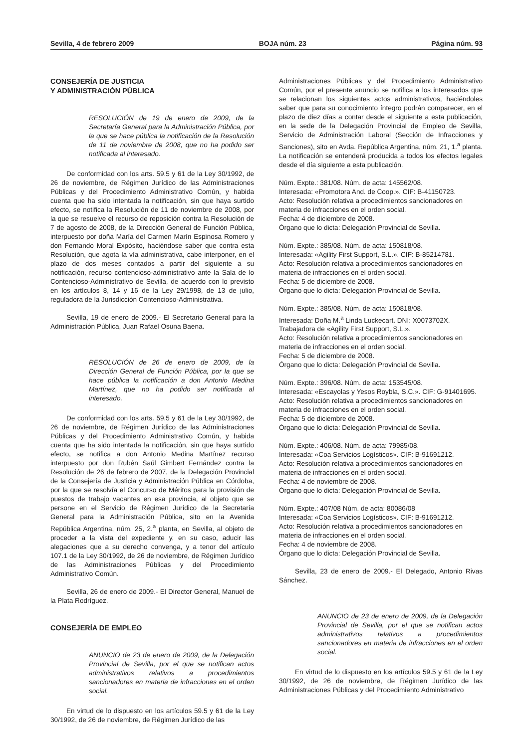Sevilla, 4 de febrero 2009 BOJA núm. 23 Página núm. 93
CONSEJERÍA DE JUSTICIA
Y ADMINISTRACIÓN PÚBLICA
RESOLUCIÓN de 19 de enero de 2009, de la Secretaría General para la Administración Pública, por la que se hace pública la notificación de la Resolución de 11 de noviembre de 2008, que no ha podido ser notificada al interesado.
De conformidad con los arts. 59.5 y 61 de la Ley 30/1992, de 26 de noviembre, de Régimen Jurídico de las Administraciones Públicas y del Procedimiento Administrativo Común, y habida cuenta que ha sido intentada la notificación, sin que haya surtido efecto, se notifica la Resolución de 11 de noviembre de 2008, por la que se resuelve el recurso de reposición contra la Resolución de 7 de agosto de 2008, de la Dirección General de Función Pública, interpuesto por doña María del Carmen Marín Espinosa Romero y don Fernando Moral Expósito, haciéndose saber que contra esta Resolución, que agota la vía administrativa, cabe interponer, en el plazo de dos meses contados a partir del siguiente a su notificación, recurso contencioso-administrativo ante la Sala de lo Contencioso-Administrativo de Sevilla, de acuerdo con lo previsto en los artículos 8, 14 y 16 de la Ley 29/1998, de 13 de julio, reguladora de la Jurisdicción Contencioso-Administrativa.
Sevilla, 19 de enero de 2009.- El Secretario General para la Administración Pública, Juan Rafael Osuna Baena.
RESOLUCIÓN de 26 de enero de 2009, de la Dirección General de Función Pública, por la que se hace pública la notificación a don Antonio Medina Martínez, que no ha podido ser notificada al interesado.
De conformidad con los arts. 59.5 y 61 de la Ley 30/1992, de 26 de noviembre, de Régimen Jurídico de las Administraciones Públicas y del Procedimiento Administrativo Común, y habida cuenta que ha sido intentada la notificación, sin que haya surtido efecto, se notifica a don Antonio Medina Martínez recurso interpuesto por don Rubén Saúl Gimbert Fernández contra la Resolución de 26 de febrero de 2007, de la Delegación Provincial de la Consejería de Justicia y Administración Pública en Córdoba, por la que se resolvía el Concurso de Méritos para la provisión de puestos de trabajo vacantes en esa provincia, al objeto que se persone en el Servicio de Régimen Jurídico de la Secretaría General para la Administración Pública, sito en la Avenida República Argentina, núm. 25, 2.<sup>a</sup> planta, en Sevilla, al objeto de proceder a la vista del expediente y, en su caso, aducir las alegaciones que a su derecho convenga, y a tenor del artículo 107.1 de la Ley 30/1992, de 26 de noviembre, de Régimen Jurídico de las Administraciones Públicas y del Procedimiento Administrativo Común.
Sevilla, 26 de enero de 2009.- El Director General, Manuel de la Plata Rodríguez.
CONSEJERÍA DE EMPLEO
ANUNCIO de 23 de enero de 2009, de la Delegación Provincial de Sevilla, por el que se notifican actos administrativos relativos a procedimientos sancionadores en materia de infracciones en el orden social.
En virtud de lo dispuesto en los artículos 59.5 y 61 de la Ley 30/1992, de 26 de noviembre, de Régimen Jurídico de las
Administraciones Públicas y del Procedimiento Administrativo Común, por el presente anuncio se notifica a los interesados que se relacionan los siguientes actos administrativos, haciéndoles saber que para su conocimiento íntegro podrán comparecer, en el plazo de diez días a contar desde el siguiente a esta publicación, en la sede de la Delegación Provincial de Empleo de Sevilla, Servicio de Administración Laboral (Sección de Infracciones y Sanciones), sito en Avda. República Argentina, núm. 21, 1.<sup>a</sup> planta. La notificación se entenderá producida a todos los efectos legales desde el día siguiente a esta publicación.
Núm. Expte.: 381/08. Núm. de acta: 145562/08.
Interesada: «Promotora And. de Coop.». CIF: B-41150723.
Acto: Resolución relativa a procedimientos sancionadores en materia de infracciones en el orden social.
Fecha: 4 de diciembre de 2008.
Órgano que lo dicta: Delegación Provincial de Sevilla.
Núm. Expte.: 385/08. Núm. de acta: 150818/08.
Interesada: «Agility First Support, S.L.». CIF: B-85214781.
Acto: Resolución relativa a procedimientos sancionadores en materia de infracciones en el orden social.
Fecha: 5 de diciembre de 2008.
Órgano que lo dicta: Delegación Provincial de Sevilla.
Núm. Expte.: 385/08. Núm. de acta: 150818/08.
Interesada: Doña M.<sup>a</sup> Linda Luckecart. DNI: X0073702X.
Trabajadora de «Agility First Support, S.L.».
Acto: Resolución relativa a procedimientos sancionadores en materia de infracciones en el orden social.
Fecha: 5 de diciembre de 2008.
Órgano que lo dicta: Delegación Provincial de Sevilla.
Núm. Expte.: 396/08. Núm. de acta: 153545/08.
Interesada: «Escayolas y Yesos Roybla, S.C.». CIF: G-91401695.
Acto: Resolución relativa a procedimientos sancionadores en materia de infracciones en el orden social.
Fecha: 5 de diciembre de 2008.
Órgano que lo dicta: Delegación Provincial de Sevilla.
Núm. Expte.: 406/08. Núm. de acta: 79985/08.
Interesada: «Coa Servicios Logísticos». CIF: B-91691212.
Acto: Resolución relativa a procedimientos sancionadores en materia de infracciones en el orden social.
Fecha: 4 de noviembre de 2008.
Órgano que lo dicta: Delegación Provincial de Sevilla.
Núm. Expte.: 407/08 Núm. de acta: 80086/08
Interesada: «Coa Servicios Logísticos». CIF: B-91691212.
Acto: Resolución relativa a procedimientos sancionadores en materia de infracciones en el orden social.
Fecha: 4 de noviembre de 2008.
Órgano que lo dicta: Delegación Provincial de Sevilla.
Sevilla, 23 de enero de 2009.- El Delegado, Antonio Rivas Sánchez.
ANUNCIO de 23 de enero de 2009, de la Delegación Provincial de Sevilla, por el que se notifican actos administrativos relativos a procedimientos sancionadores en materia de infracciones en el orden social.
En virtud de lo dispuesto en los artículos 59.5 y 61 de la Ley 30/1992, de 26 de noviembre, de Régimen Jurídico de las Administraciones Públicas y del Procedimiento Administrativo